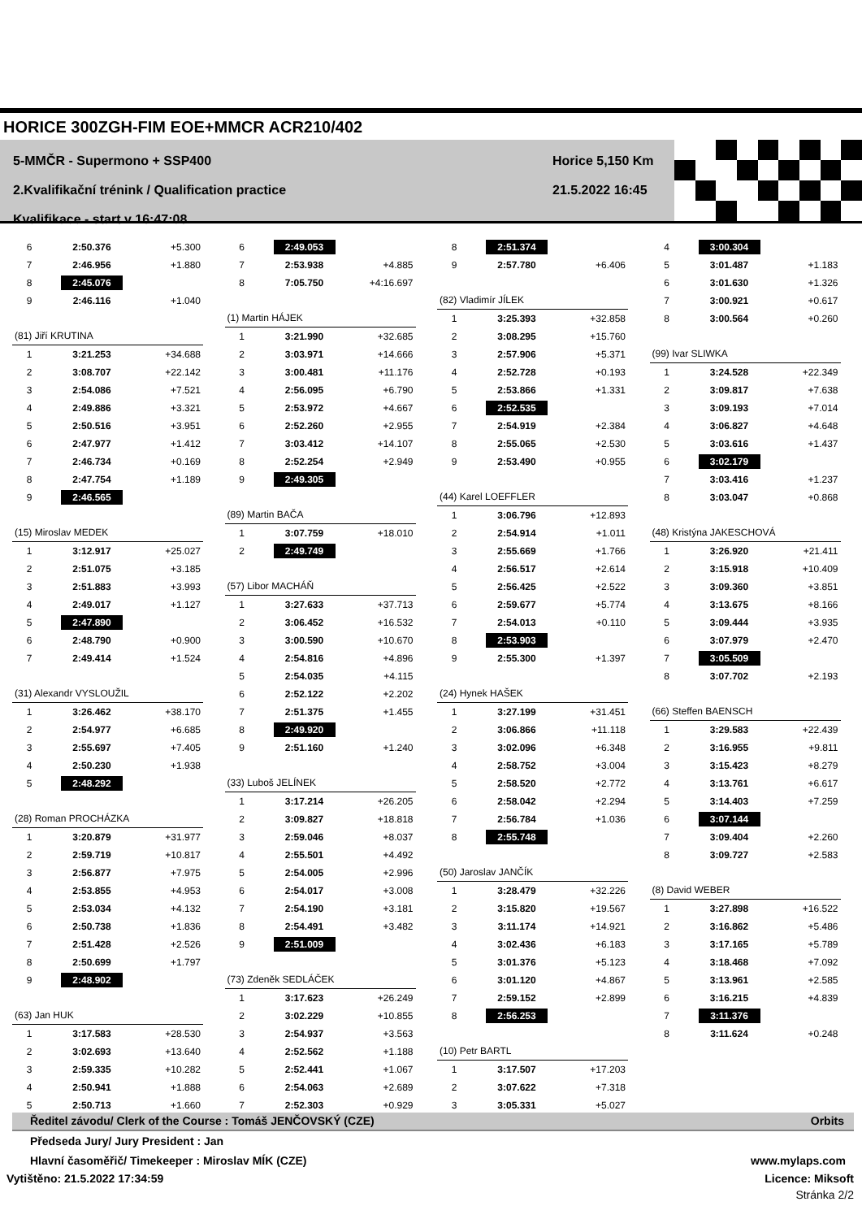HORICE 300ZGH-FIM EOE+MMCR ACR210/402
5-MMČR - Supermono + SSP400
2.Kvalifikační trénink / Qualification practice
Kvalifikace - start v 16:47:08
Horice 5,150 Km
21.5.2022 16:45
| 6 | 2:50.376 | +5.300 |
| 7 | 2:46.956 | +1.880 |
| 8 | 2:45.076 | |
| 9 | 2:46.116 | +1.040 |
(81) Jiří KRUTINA
| 1 | 3:21.253 | +34.688 |
| 2 | 3:08.707 | +22.142 |
| 3 | 2:54.086 | +7.521 |
| 4 | 2:49.886 | +3.321 |
| 5 | 2:50.516 | +3.951 |
| 6 | 2:47.977 | +1.412 |
| 7 | 2:46.734 | +0.169 |
| 8 | 2:47.754 | +1.189 |
| 9 | 2:46.565 | |
(15) Miroslav MEDEK
| 1 | 3:12.917 | +25.027 |
| 2 | 2:51.075 | +3.185 |
| 3 | 2:51.883 | +3.993 |
| 4 | 2:49.017 | +1.127 |
| 5 | 2:47.890 | |
| 6 | 2:48.790 | +0.900 |
| 7 | 2:49.414 | +1.524 |
(31) Alexandr VYSLOUŽIL
| 1 | 3:26.462 | +38.170 |
| 2 | 2:54.977 | +6.685 |
| 3 | 2:55.697 | +7.405 |
| 4 | 2:50.230 | +1.938 |
| 5 | 2:48.292 | |
(28) Roman PROCHÁZKA
| 1 | 3:20.879 | +31.977 |
| 2 | 2:59.719 | +10.817 |
| 3 | 2:56.877 | +7.975 |
| 4 | 2:53.855 | +4.953 |
| 5 | 2:53.034 | +4.132 |
| 6 | 2:50.738 | +1.836 |
| 7 | 2:51.428 | +2.526 |
| 8 | 2:50.699 | +1.797 |
| 9 | 2:48.902 | |
(63) Jan HUK
| 1 | 3:17.583 | +28.530 |
| 2 | 3:02.693 | +13.640 |
| 3 | 2:59.335 | +10.282 |
| 4 | 2:50.941 | +1.888 |
| 5 | 2:50.713 | +1.660 |
| 6 | 2:49.053 | |
| 7 | 2:53.938 | +4.885 |
| 8 | 7:05.750 | +4:16.697 |
(1) Martin HÁJEK
| 1 | 3:21.990 | +32.685 |
| 2 | 3:03.971 | +14.666 |
| 3 | 3:00.481 | +11.176 |
| 4 | 2:56.095 | +6.790 |
| 5 | 2:53.972 | +4.667 |
| 6 | 2:52.260 | +2.955 |
| 7 | 3:03.412 | +14.107 |
| 8 | 2:52.254 | +2.949 |
| 9 | 2:49.305 | |
(89) Martin BAČA
| 1 | 3:07.759 | +18.010 |
| 2 | 2:49.749 | |
(57) Libor MACHÁŇ
| 1 | 3:27.633 | +37.713 |
| 2 | 3:06.452 | +16.532 |
| 3 | 3:00.590 | +10.670 |
| 4 | 2:54.816 | +4.896 |
| 5 | 2:54.035 | +4.115 |
| 6 | 2:52.122 | +2.202 |
| 7 | 2:51.375 | +1.455 |
| 8 | 2:49.920 | |
| 9 | 2:51.160 | +1.240 |
(33) Luboš JELÍNEK
| 1 | 3:17.214 | +26.205 |
| 2 | 3:09.827 | +18.818 |
| 3 | 2:59.046 | +8.037 |
| 4 | 2:55.501 | +4.492 |
| 5 | 2:54.005 | +2.996 |
| 6 | 2:54.017 | +3.008 |
| 7 | 2:54.190 | +3.181 |
| 8 | 2:54.491 | +3.482 |
| 9 | 2:51.009 | |
(73) Zdeněk SEDLÁČEK
| 1 | 3:17.623 | +26.249 |
| 2 | 3:02.229 | +10.855 |
| 3 | 2:54.937 | +3.563 |
| 4 | 2:52.562 | +1.188 |
| 5 | 2:52.441 | +1.067 |
| 6 | 2:54.063 | +2.689 |
| 7 | 2:52.303 | +0.929 |
| 8 | 2:51.374 | |
| 9 | 2:57.780 | +6.406 |
(82) Vladimír JÍLEK
| 1 | 3:25.393 | +32.858 |
| 2 | 3:08.295 | +15.760 |
| 3 | 2:57.906 | +5.371 |
| 4 | 2:52.728 | +0.193 |
| 5 | 2:53.866 | +1.331 |
| 6 | 2:52.535 | |
| 7 | 2:54.919 | +2.384 |
| 8 | 2:55.065 | +2.530 |
| 9 | 2:53.490 | +0.955 |
(44) Karel LOEFFLER
| 1 | 3:06.796 | +12.893 |
| 2 | 2:54.914 | +1.011 |
| 3 | 2:55.669 | +1.766 |
| 4 | 2:56.517 | +2.614 |
| 5 | 2:56.425 | +2.522 |
| 6 | 2:59.677 | +5.774 |
| 7 | 2:54.013 | +0.110 |
| 8 | 2:53.903 | |
| 9 | 2:55.300 | +1.397 |
(24) Hynek HAŠEK
| 1 | 3:27.199 | +31.451 |
| 2 | 3:06.866 | +11.118 |
| 3 | 3:02.096 | +6.348 |
| 4 | 2:58.752 | +3.004 |
| 5 | 2:58.520 | +2.772 |
| 6 | 2:58.042 | +2.294 |
| 7 | 2:56.784 | +1.036 |
| 8 | 2:55.748 | |
(50) Jaroslav JANČÍK
| 1 | 3:28.479 | +32.226 |
| 2 | 3:15.820 | +19.567 |
| 3 | 3:11.174 | +14.921 |
| 4 | 3:02.436 | +6.183 |
| 5 | 3:01.376 | +5.123 |
| 6 | 3:01.120 | +4.867 |
| 7 | 2:59.152 | +2.899 |
| 8 | 2:56.253 | |
(10) Petr BARTL
| 1 | 3:17.507 | +17.203 |
| 2 | 3:07.622 | +7.318 |
| 3 | 3:05.331 | +5.027 |
| 4 | 3:00.304 | |
| 5 | 3:01.487 | +1.183 |
| 6 | 3:01.630 | +1.326 |
| 7 | 3:00.921 | +0.617 |
| 8 | 3:00.564 | +0.260 |
(99) Ivar SLIWKA
| 1 | 3:24.528 | +22.349 |
| 2 | 3:09.817 | +7.638 |
| 3 | 3:09.193 | +7.014 |
| 4 | 3:06.827 | +4.648 |
| 5 | 3:03.616 | +1.437 |
| 6 | 3:02.179 | |
| 7 | 3:03.416 | +1.237 |
| 8 | 3:03.047 | +0.868 |
(48) Kristýna JAKESCHOVÁ
| 1 | 3:26.920 | +21.411 |
| 2 | 3:15.918 | +10.409 |
| 3 | 3:09.360 | +3.851 |
| 4 | 3:13.675 | +8.166 |
| 5 | 3:09.444 | +3.935 |
| 6 | 3:07.979 | +2.470 |
| 7 | 3:05.509 | |
| 8 | 3:07.702 | +2.193 |
(66) Steffen BAENSCH
| 1 | 3:29.583 | +22.439 |
| 2 | 3:16.955 | +9.811 |
| 3 | 3:15.423 | +8.279 |
| 4 | 3:13.761 | +6.617 |
| 5 | 3:14.403 | +7.259 |
| 6 | 3:07.144 | |
| 7 | 3:09.404 | +2.260 |
| 8 | 3:09.727 | +2.583 |
(8) David WEBER
| 1 | 3:27.898 | +16.522 |
| 2 | 3:16.862 | +5.486 |
| 3 | 3:17.165 | +5.789 |
| 4 | 3:18.468 | +7.092 |
| 5 | 3:13.961 | +2.585 |
| 6 | 3:16.215 | +4.839 |
| 7 | 3:11.376 | |
| 8 | 3:11.624 | +0.248 |
Ředitel závodu/ Clerk of the Course : Tomáš JENČOVSKÝ (CZE) Orbits
Předseda Jury/ Jury President : Jan
Hlavní časoměřič/ Timekeeper : Miroslav MÍK (CZE) www.mylaps.com
Vytištěno: 21.5.2022 17:34:59 Licence: Miksoft
Stránka 2/2